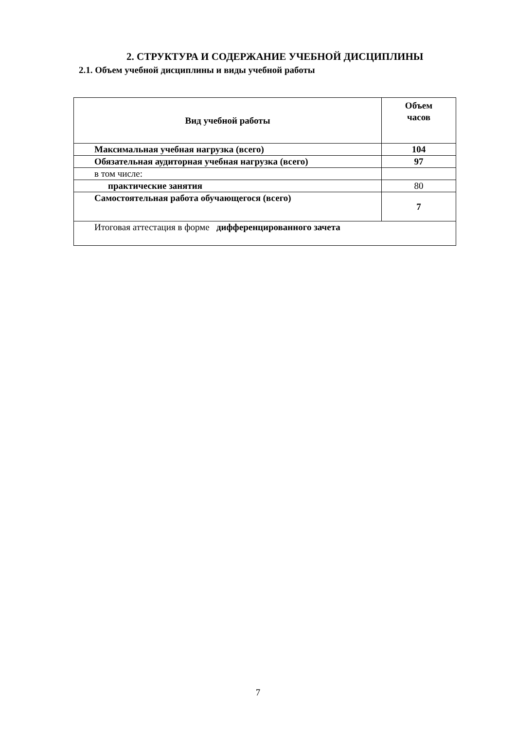2. СТРУКТУРА И СОДЕРЖАНИЕ УЧЕБНОЙ ДИСЦИПЛИНЫ
2.1. Объем учебной дисциплины и виды учебной работы
| Вид учебной работы | Объем часов |
| --- | --- |
| Максимальная учебная нагрузка (всего) | 104 |
| Обязательная аудиторная учебная нагрузка (всего) | 97 |
| в том числе: | |
| практические занятия | 80 |
| Самостоятельная работа обучающегося (всего) | 7 |
| Итоговая аттестация в форме дифференцированного зачета | |
7